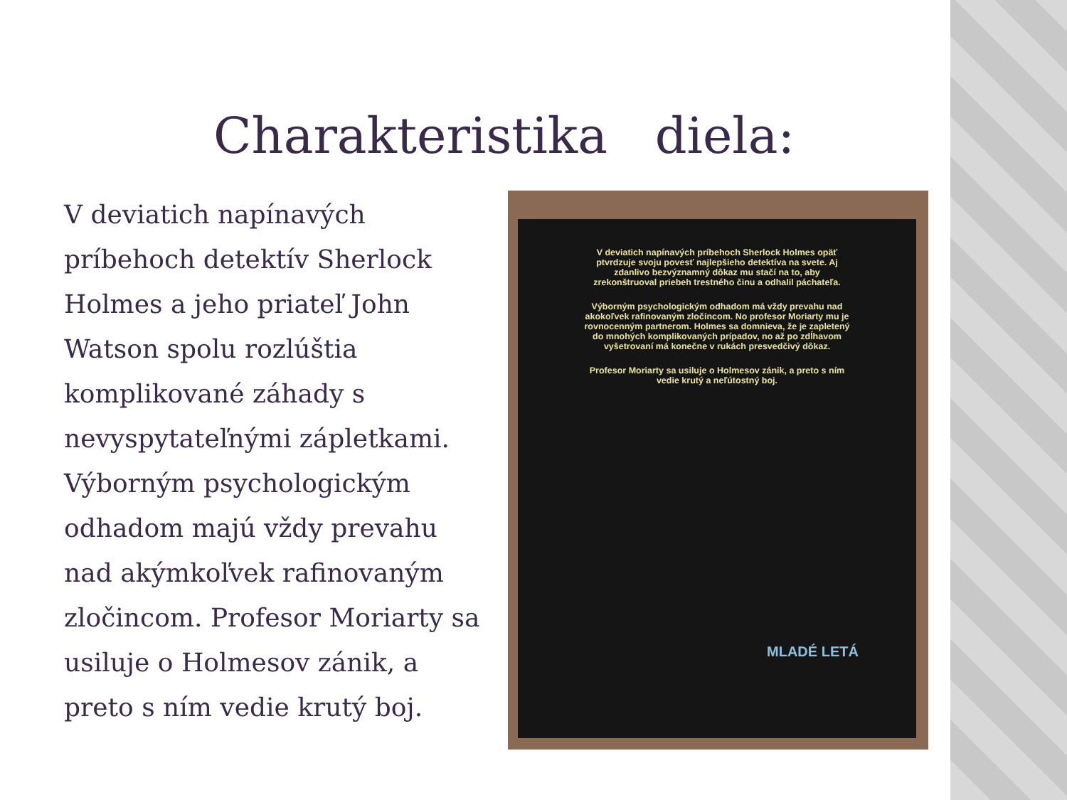Charakteristika diela:
V deviatich napínavých príbehoch detektív Sherlock Holmes a jeho priateľ John Watson spolu rozlúštia komplikované záhady s nevyspytateľnými zápletkami. Výborným psychologickým odhadom majú vždy prevahu nad akýmkoľvek rafinovaným zločincom. Profesor Moriarty sa usiluje o Holmesov zánik, a preto s ním vedie krutý boj.
V deviatich napínavých príbehoch Sherlock Holmes opäť ptvrdzuje svoju povesť najlepšieho detektíva na svete. Aj zdanlivo bezvýznamný dôkaz mu stačí na to, aby zrekonštruoval priebeh trestného činu a odhalil páchateľa.
Výborným psychologickým odhadom má vždy prevahu nad akokoľvek rafinovaným zločincom. No profesor Moriarty mu je rovnocenným partnerom. Holmes sa domnieva, že je zapletený do mnohých komplikovaných prípadov, no až po zdĺhavom vyšetrovaní má konečne v rukách presvedčivý dôkaz.
Profesor Moriarty sa usiluje o Holmesov zánik, a preto s ním vedie krutý a neľútostný boj.
MLADÉ LETÁ